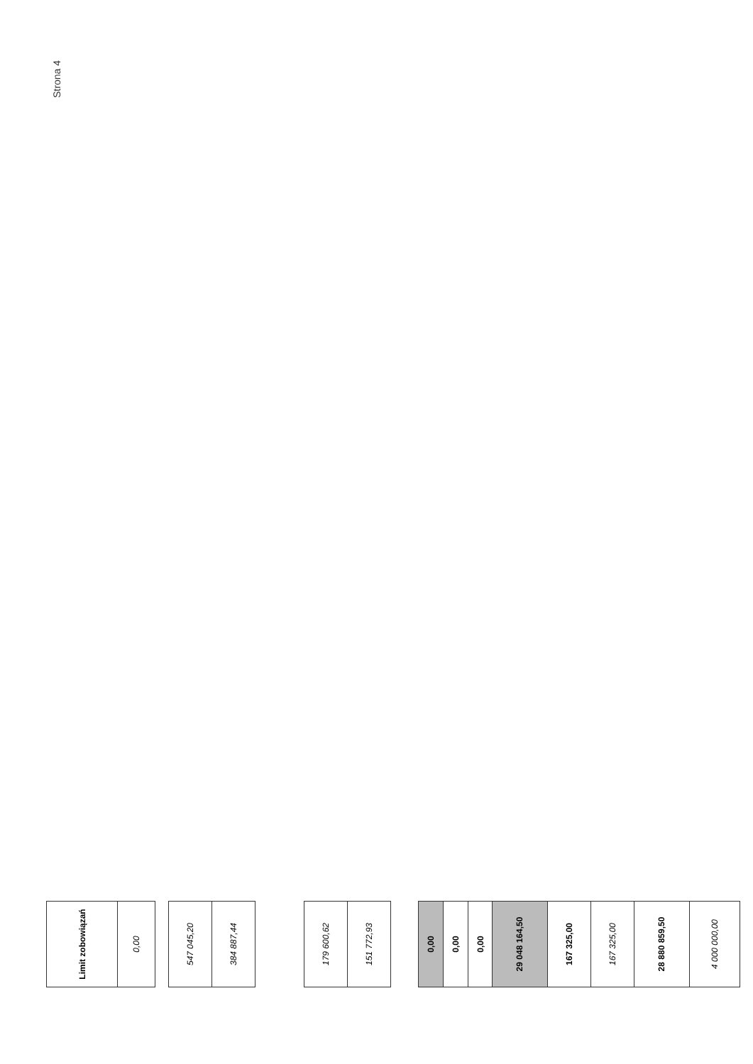Strona 4
| Limit zobowiązań | 0,00 |
| 547 045,20 | 384 887,44 |
| 179 600,62 | 151 772,93 |
| 0,00 | 0,00 | 0,00 | 29 048 164,50 | 167 325,00 | 167 325,00 | 28 880 859,50 | 4 000 000,00 |